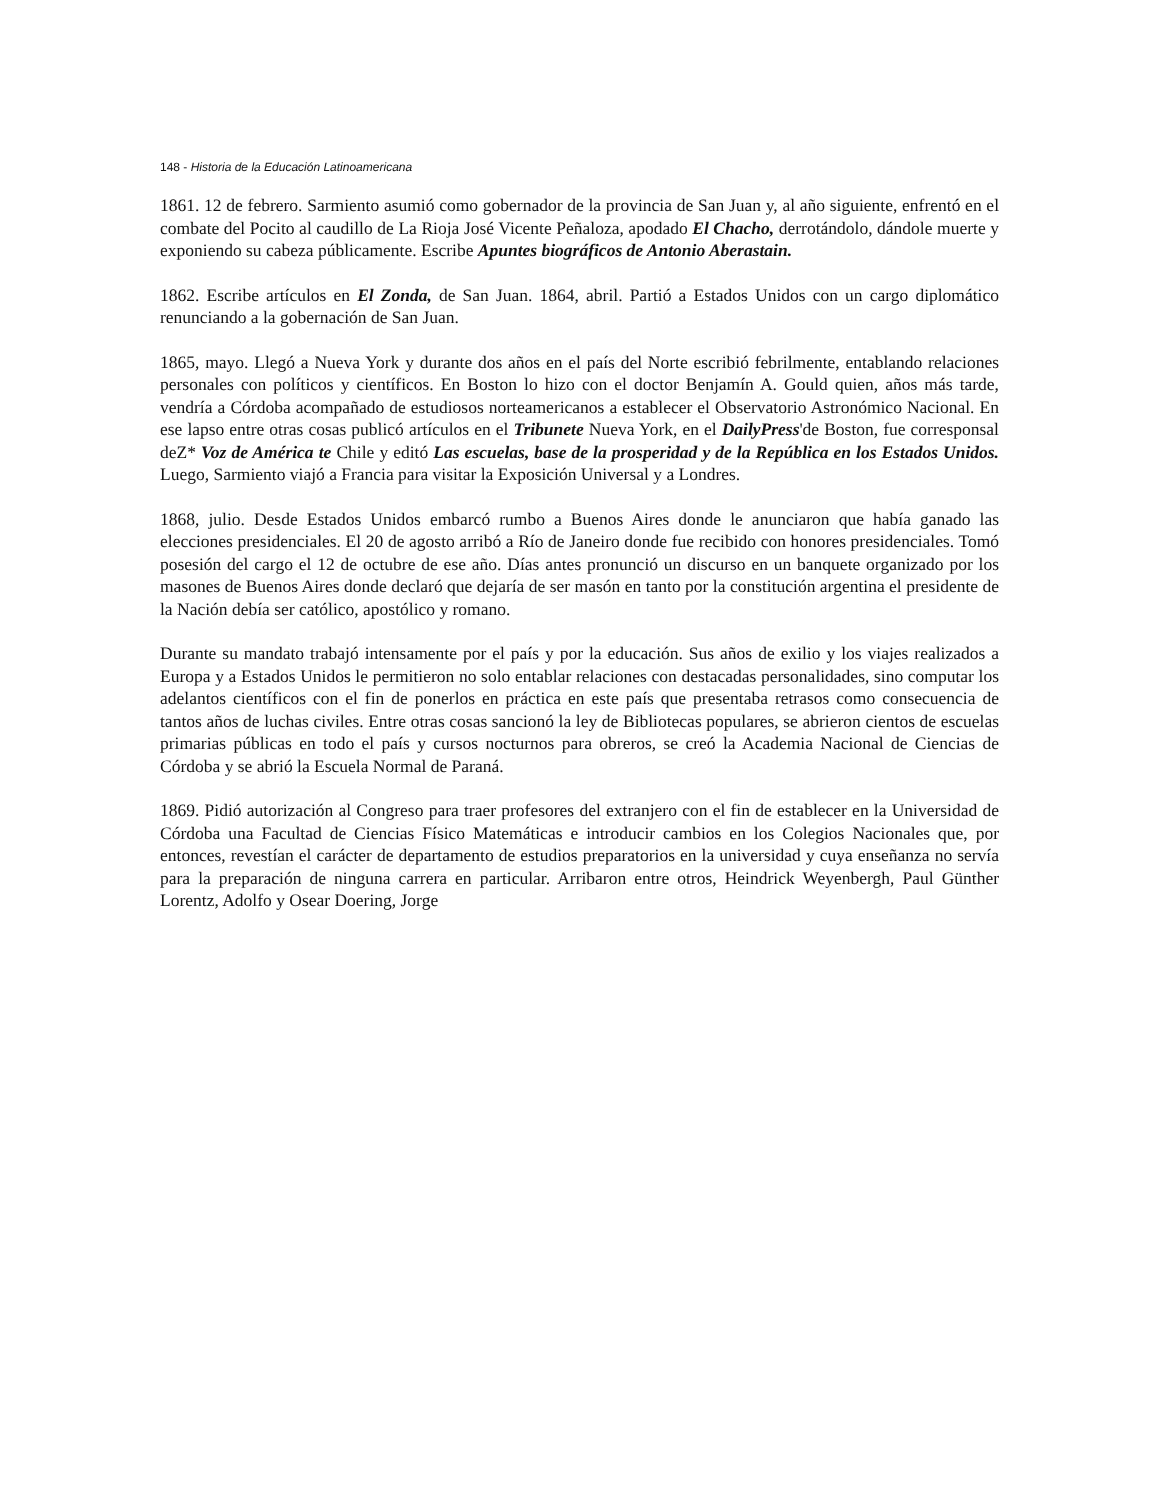148 - Historia de la Educación Latinoamericana
1861. 12 de febrero. Sarmiento asumió como gobernador de la provincia de San Juan y, al año siguiente, enfrentó en el combate del Pocito al caudillo de La Rioja José Vicente Peñaloza, apodado El Chacho, derrotándolo, dándole muerte y exponiendo su cabeza públicamente. Escribe Apuntes biográficos de Antonio Aberastain.
1862. Escribe artículos en El Zonda, de San Juan. 1864, abril. Partió a Estados Unidos con un cargo diplomático renunciando a la gobernación de San Juan.
1865, mayo. Llegó a Nueva York y durante dos años en el país del Norte escribió febrilmente, entablando relaciones personales con políticos y científicos. En Boston lo hizo con el doctor Benjamín A. Gould quien, años más tarde, vendría a Córdoba acompañado de estudiosos norteamericanos a establecer el Observatorio Astronómico Nacional. En ese lapso entre otras cosas publicó artículos en el Tribunete Nueva York, en el DailyPress'de Boston, fue corresponsal deZ* Voz de América te Chile y editó Las escuelas, base de la prosperidad y de la República en los Estados Unidos. Luego, Sarmiento viajó a Francia para visitar la Exposición Universal y a Londres.
1868, julio. Desde Estados Unidos embarcó rumbo a Buenos Aires donde le anunciaron que había ganado las elecciones presidenciales. El 20 de agosto arribó a Río de Janeiro donde fue recibido con honores presidenciales. Tomó posesión del cargo el 12 de octubre de ese año. Días antes pronunció un discurso en un banquete organizado por los masones de Buenos Aires donde declaró que dejaría de ser masón en tanto por la constitución argentina el presidente de la Nación debía ser católico, apostólico y romano.
Durante su mandato trabajó intensamente por el país y por la educación. Sus años de exilio y los viajes realizados a Europa y a Estados Unidos le permitieron no solo entablar relaciones con destacadas personalidades, sino computar los adelantos científicos con el fin de ponerlos en práctica en este país que presentaba retrasos como consecuencia de tantos años de luchas civiles. Entre otras cosas sancionó la ley de Bibliotecas populares, se abrieron cientos de escuelas primarias públicas en todo el país y cursos nocturnos para obreros, se creó la Academia Nacional de Ciencias de Córdoba y se abrió la Escuela Normal de Paraná.
1869. Pidió autorización al Congreso para traer profesores del extranjero con el fin de establecer en la Universidad de Córdoba una Facultad de Ciencias Físico Matemáticas e introducir cambios en los Colegios Nacionales que, por entonces, revestían el carácter de departamento de estudios preparatorios en la universidad y cuya enseñanza no servía para la preparación de ninguna carrera en particular. Arribaron entre otros, Heindrick Weyenbergh, Paul Günther Lorentz, Adolfo y Osear Doering, Jorge